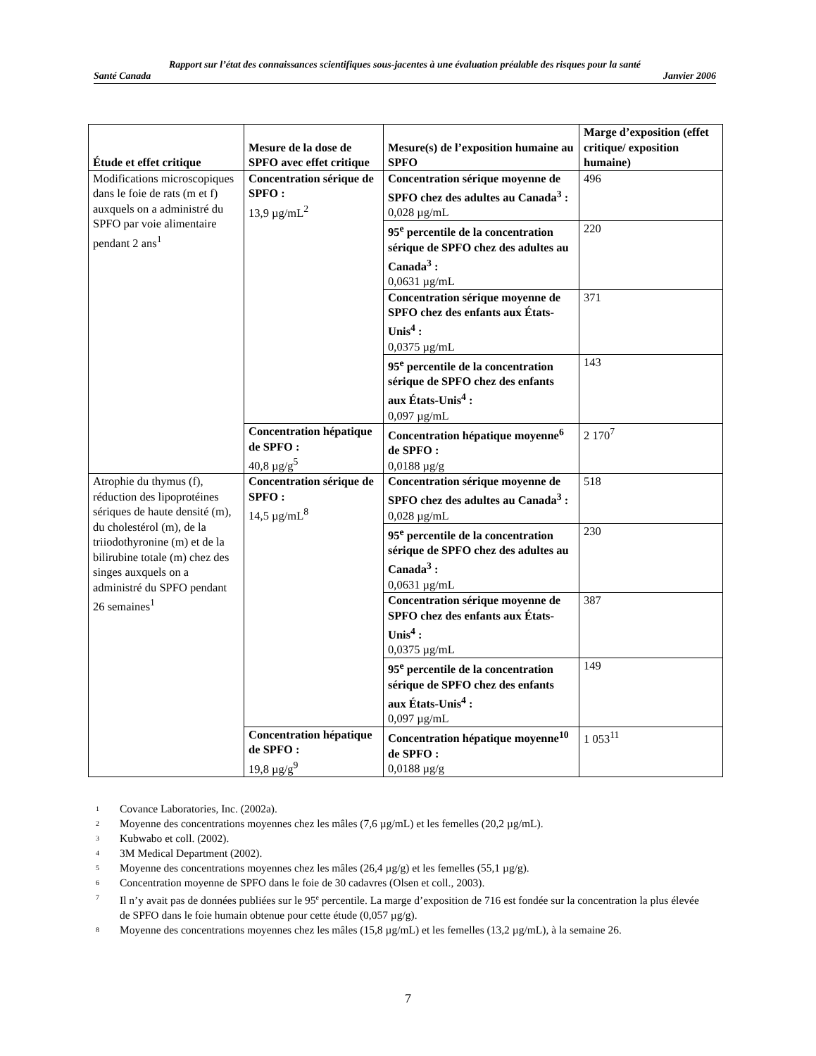Rapport sur l’état des connaissances scientifiques sous-jacentes à une évaluation préalable des risques pour la santé
Santé Canada Janvier 2006
| Étude et effet critique | Mesure de la dose de SPFO avec effet critique | Mesure(s) de l’exposition humaine au SPFO | Marge d’exposition (effet critique/ exposition humaine) |
| --- | --- | --- | --- |
| Modifications microscopiques dans le foie de rats (m et f) auxquels on a administré du SPFO par voie alimentaire pendant 2 ans<sup>1</sup> | Concentration sérique de SPFO : 13,9 µg/mL<sup>2</sup> | Concentration sérique moyenne de SPFO chez des adultes au Canada<sup>3</sup> : 0,028 µg/mL | 496 |
| | | 95<sup>e</sup> percentile de la concentration sérique de SPFO chez des adultes au Canada<sup>3</sup> : 0,0631 µg/mL | 220 |
| | | Concentration sérique moyenne de SPFO chez des enfants aux États-Unis<sup>4</sup> : 0,0375 µg/mL | 371 |
| | | 95<sup>e</sup> percentile de la concentration sérique de SPFO chez des enfants aux États-Unis<sup>4</sup> : 0,097 µg/mL | 143 |
| | Concentration hépatique de SPFO : 40,8 µg/g<sup>5</sup> | Concentration hépatique moyenne<sup>6</sup> de SPFO : 0,0188 µg/g | 2 170<sup>7</sup> |
| Atrophie du thymus (f), réduction des lipoprotéines sériques de haute densité (m), du cholestérol (m), de la triiodothyronine (m) et de la bilirubine totale (m) chez des singes auxquels on a administré du SPFO pendant 26 semaines<sup>1</sup> | Concentration sérique de SPFO : 14,5 µg/mL<sup>8</sup> | Concentration sérique moyenne de SPFO chez des adultes au Canada<sup>3</sup> : 0,028 µg/mL | 518 |
| | | 95<sup>e</sup> percentile de la concentration sérique de SPFO chez des adultes au Canada<sup>3</sup> : 0,0631 µg/mL | 230 |
| | | Concentration sérique moyenne de SPFO chez des enfants aux États-Unis<sup>4</sup> : 0,0375 µg/mL | 387 |
| | | 95<sup>e</sup> percentile de la concentration sérique de SPFO chez des enfants aux États-Unis<sup>4</sup> : 0,097 µg/mL | 149 |
| | Concentration hépatique de SPFO : 19,8 µg/g<sup>9</sup> | Concentration hépatique moyenne<sup>10</sup> de SPFO : 0,0188 µg/g | 1 053<sup>11</sup> |
<sup>1</sup> Covance Laboratories, Inc. (2002a).
<sup>2</sup> Moyenne des concentrations moyennes chez les mâles (7,6 µg/mL) et les femelles (20,2 µg/mL).
<sup>3</sup> Kubwabo et coll. (2002).
<sup>4</sup> 3M Medical Department (2002).
<sup>5</sup> Moyenne des concentrations moyennes chez les mâles (26,4 µg/g) et les femelles (55,1 µg/g).
<sup>6</sup> Concentration moyenne de SPFO dans le foie de 30 cadavres (Olsen et coll., 2003).
<sup>7</sup> Il n’y avait pas de données publiées sur le 95<sup>e</sup> percentile. La marge d’exposition de 716 est fondée sur la concentration la plus élevée de SPFO dans le foie humain obtenue pour cette étude (0,057 µg/g).
<sup>8</sup> Moyenne des concentrations moyennes chez les mâles (15,8 µg/mL) et les femelles (13,2 µg/mL), à la semaine 26.
7